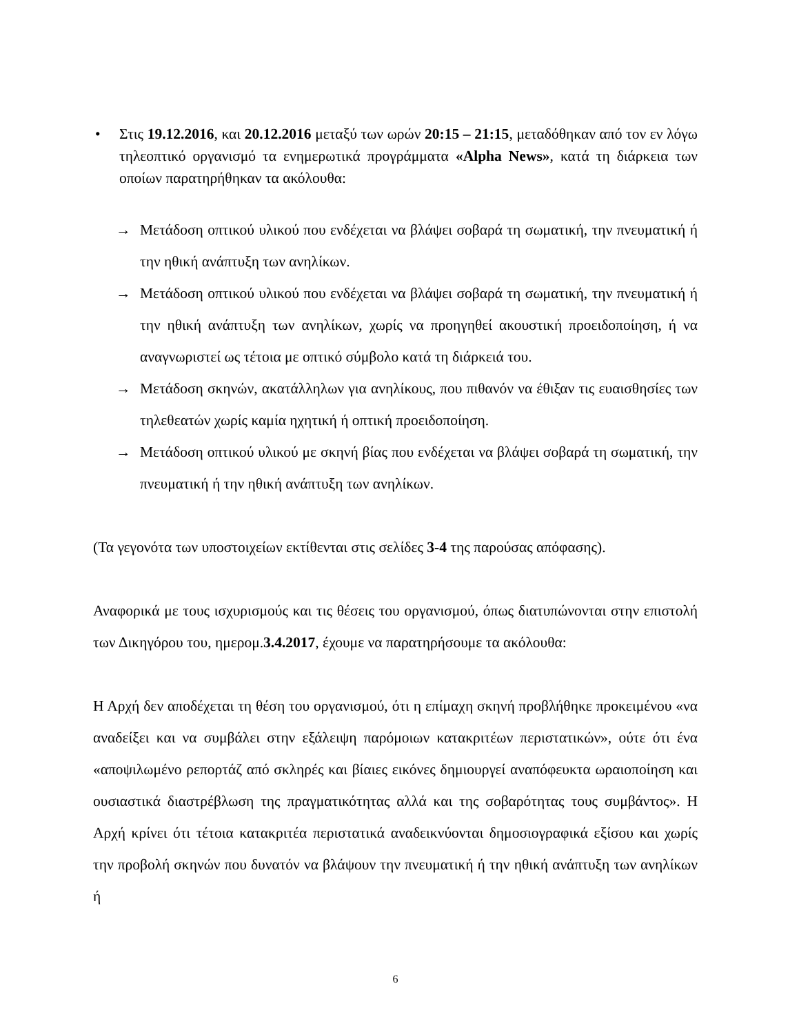• Στις 19.12.2016, και 20.12.2016 μεταξύ των ωρών 20:15 – 21:15, μεταδόθηκαν από τον εν λόγω τηλεοπτικό οργανισμό τα ενημερωτικά προγράμματα «Alpha News», κατά τη διάρκεια των οποίων παρατηρήθηκαν τα ακόλουθα:
→ Μετάδοση οπτικού υλικού που ενδέχεται να βλάψει σοβαρά τη σωματική, την πνευματική ή την ηθική ανάπτυξη των ανηλίκων.
→ Μετάδοση οπτικού υλικού που ενδέχεται να βλάψει σοβαρά τη σωματική, την πνευματική ή την ηθική ανάπτυξη των ανηλίκων, χωρίς να προηγηθεί ακουστική προειδοποίηση, ή να αναγνωριστεί ως τέτοια με οπτικό σύμβολο κατά τη διάρκειά του.
→ Μετάδοση σκηνών, ακατάλληλων για ανηλίκους, που πιθανόν να έθιξαν τις ευαισθησίες των τηλεθεατών χωρίς καμία ηχητική ή οπτική προειδοποίηση.
→ Μετάδοση οπτικού υλικού με σκηνή βίας που ενδέχεται να βλάψει σοβαρά τη σωματική, την πνευματική ή την ηθική ανάπτυξη των ανηλίκων.
(Τα γεγονότα των υποστοιχείων εκτίθενται στις σελίδες 3-4 της παρούσας απόφασης).
Αναφορικά με τους ισχυρισμούς και τις θέσεις του οργανισμού, όπως διατυπώνονται στην επιστολή των Δικηγόρου του, ημερομ.3.4.2017, έχουμε να παρατηρήσουμε τα ακόλουθα:
Η Αρχή δεν αποδέχεται τη θέση του οργανισμού, ότι η επίμαχη σκηνή προβλήθηκε προκειμένου «να αναδείξει και να συμβάλει στην εξάλειψη παρόμοιων κατακριτέων περιστατικών», ούτε ότι ένα «αποψιλωμένο ρεπορτάζ από σκληρές και βίαιες εικόνες δημιουργεί αναπόφευκτα ωραιοποίηση και ουσιαστικά διαστρέβλωση της πραγματικότητας αλλά και της σοβαρότητας τους συμβάντος». Η Αρχή κρίνει ότι τέτοια κατακριτέα περιστατικά αναδεικνύονται δημοσιογραφικά εξίσου και χωρίς την προβολή σκηνών που δυνατόν να βλάψουν την πνευματική ή την ηθική ανάπτυξη των ανηλίκων ή
6